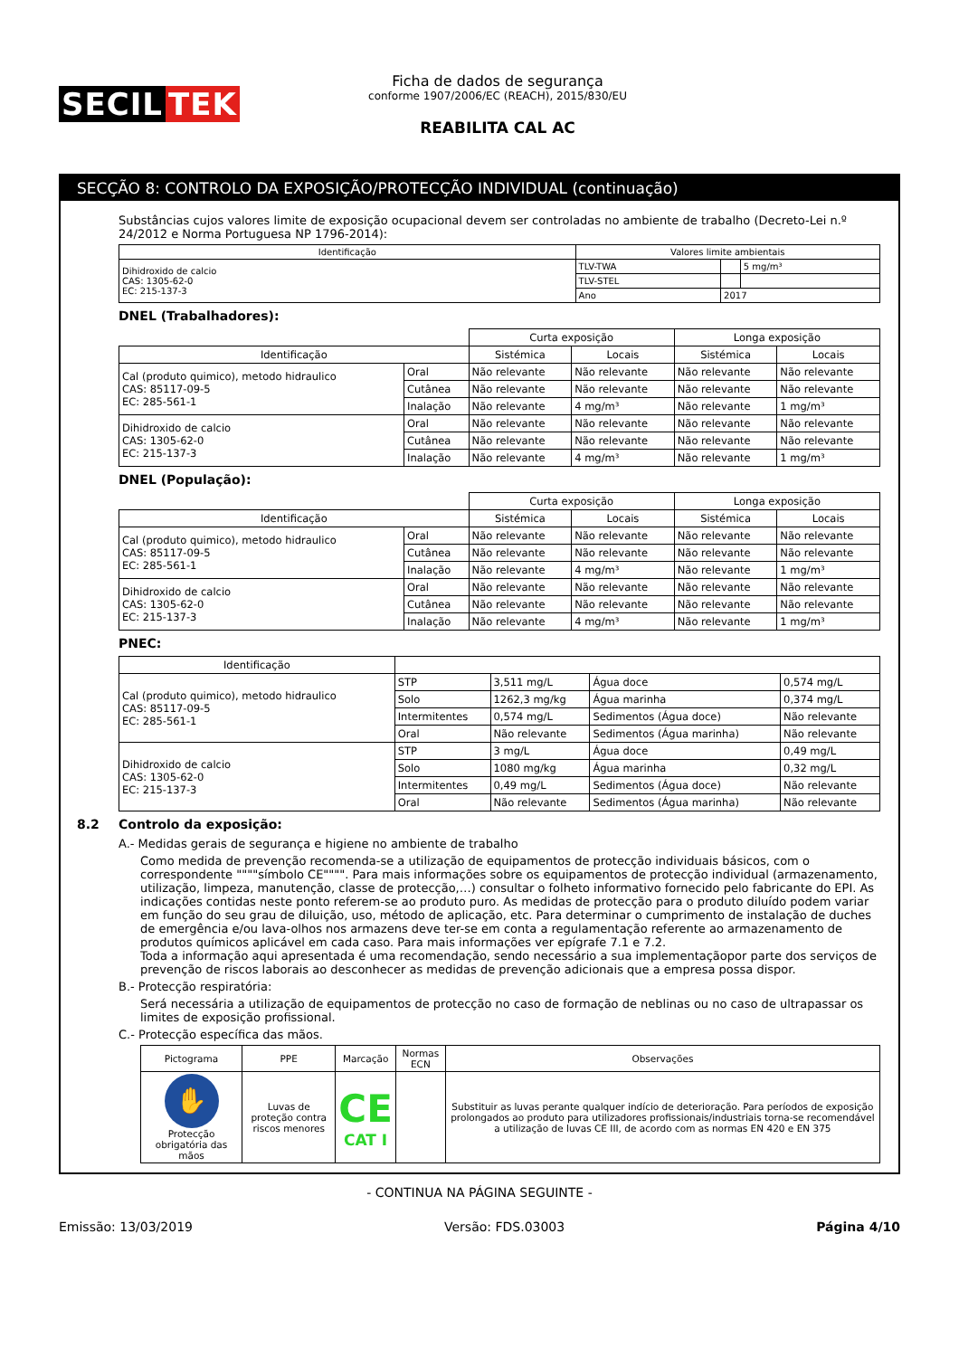SECIL TEK
Ficha de dados de segurança
conforme 1907/2006/EC (REACH), 2015/830/EU
REABILITA CAL AC
SECÇÃO 8: CONTROLO DA EXPOSIÇÃO/PROTECÇÃO INDIVIDUAL (continuação)
Substâncias cujos valores limite de exposição ocupacional devem ser controladas no ambiente de trabalho (Decreto-Lei n.º 24/2012 e Norma Portuguesa NP 1796-2014):
| Identificação | Valores limite ambientais | | |
| --- | --- | --- | --- |
| Dihidroxido de calcio CAS: 1305-62-0 EC: 215-137-3 | TLV-TWA | | 5 mg/m³ |
| | TLV-STEL | | |
| | Ano | 2017 | |
DNEL (Trabalhadores):
| | | Curta exposição | | Longa exposição | |
| Identificação | | Sistémica | Locais | Sistémica | Locais |
| Cal (produto quimico), metodo hidraulico CAS: 85117-09-5 EC: 285-561-1 | Oral | Não relevante | Não relevante | Não relevante | Não relevante |
| | Cutânea | Não relevante | Não relevante | Não relevante | Não relevante |
| | Inalação | Não relevante | 4 mg/m³ | Não relevante | 1 mg/m³ |
| Dihidroxido de calcio CAS: 1305-62-0 EC: 215-137-3 | Oral | Não relevante | Não relevante | Não relevante | Não relevante |
| | Cutânea | Não relevante | Não relevante | Não relevante | Não relevante |
| | Inalação | Não relevante | 4 mg/m³ | Não relevante | 1 mg/m³ |
DNEL (População):
| | | Curta exposição | | Longa exposição | |
| Identificação | | Sistémica | Locais | Sistémica | Locais |
| Cal (produto quimico), metodo hidraulico CAS: 85117-09-5 EC: 285-561-1 | Oral | Não relevante | Não relevante | Não relevante | Não relevante |
| | Cutânea | Não relevante | Não relevante | Não relevante | Não relevante |
| | Inalação | Não relevante | 4 mg/m³ | Não relevante | 1 mg/m³ |
| Dihidroxido de calcio CAS: 1305-62-0 EC: 215-137-3 | Oral | Não relevante | Não relevante | Não relevante | Não relevante |
| | Cutânea | Não relevante | Não relevante | Não relevante | Não relevante |
| | Inalação | Não relevante | 4 mg/m³ | Não relevante | 1 mg/m³ |
PNEC:
| Identificação | | | | |
| --- | --- | --- | --- | --- |
| Cal (produto quimico), metodo hidraulico CAS: 85117-09-5 EC: 285-561-1 | STP | 3,511 mg/L | Água doce | 0,574 mg/L |
| | Solo | 1262,3 mg/kg | Água marinha | 0,374 mg/L |
| | Intermitentes | 0,574 mg/L | Sedimentos (Água doce) | Não relevante |
| | Oral | Não relevante | Sedimentos (Água marinha) | Não relevante |
| Dihidroxido de calcio CAS: 1305-62-0 EC: 215-137-3 | STP | 3 mg/L | Água doce | 0,49 mg/L |
| | Solo | 1080 mg/kg | Água marinha | 0,32 mg/L |
| | Intermitentes | 0,49 mg/L | Sedimentos (Água doce) | Não relevante |
| | Oral | Não relevante | Sedimentos (Água marinha) | Não relevante |
8.2 Controlo da exposição:
A.- Medidas gerais de segurança e higiene no ambiente de trabalho
Como medida de prevenção recomenda-se a utilização de equipamentos de protecção individuais básicos, com o correspondente """"símbolo CE"""". Para mais informações sobre os equipamentos de protecção individual (armazenamento, utilização, limpeza, manutenção, classe de protecção,…) consultar o folheto informativo fornecido pelo fabricante do EPI. As indicações contidas neste ponto referem-se ao produto puro. As medidas de protecção para o produto diluído podem variar em função do seu grau de diluição, uso, método de aplicação, etc. Para determinar o cumprimento de instalação de duches de emergência e/ou lava-olhos nos armazens deve ter-se em conta a regulamentação referente ao armazenamento de produtos químicos aplicável em cada caso. Para mais informações ver epígrafe 7.1 e 7.2.
Toda a informação aqui apresentada é uma recomendação, sendo necessário a sua implementaçãopor parte dos serviços de prevenção de riscos laborais ao desconhecer as medidas de prevenção adicionais que a empresa possa dispor.
B.- Protecção respiratória:
Será necessária a utilização de equipamentos de protecção no caso de formação de neblinas ou no caso de ultrapassar os limites de exposição profissional.
C.- Protecção específica das mãos.
| Pictograma | PPE | Marcação | Normas ECN | Observações |
| --- | --- | --- | --- | --- |
| ✋ Protecção obrigatória das mãos | Luvas de proteção contra riscos menores | CE CAT I | | Substituir as luvas perante qualquer indício de deterioração. Para períodos de exposição prolongados ao produto para utilizadores profissionais/industriais torna-se recomendável a utilização de luvas CE III, de acordo com as normas EN 420 e EN 375 |
- CONTINUA NA PÁGINA SEGUINTE -
Emissão: 13/03/2019 Versão: FDS.03003 Página 4/10